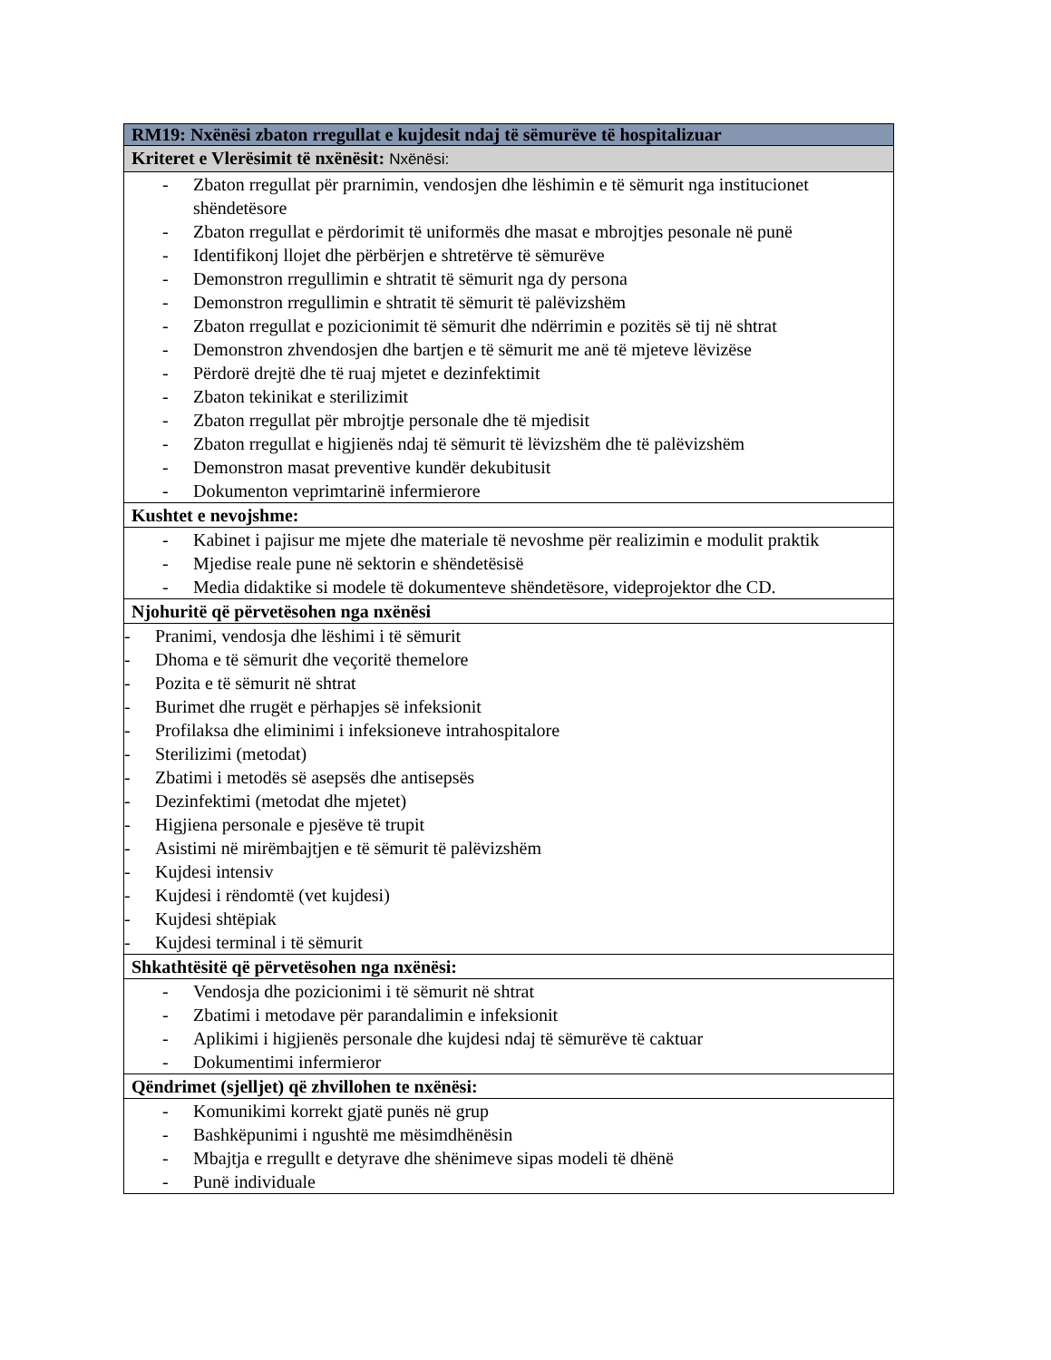| RM19: Nxënësi zbaton rregullat e kujdesit ndaj të sëmurëve të hospitalizuar |
| --- |
| Kriteret e Vlerësimit të nxënësit: Nxënësi: |
| - Zbaton rregullat për prarnimin, vendosjen dhe lëshimin e të sëmurit nga institucionet shëndetësore - Zbaton rregullat e përdorimit të uniformës dhe masat e mbrojtjes pesonale në punë - Identifikonj llojet dhe përbërjen e shtretërve të sëmurëve - Demonstron rregullimin e shtratit të sëmurit nga dy persona - Demonstron rregullimin e shtratit të sëmurit të palëvizshëm - Zbaton rregullat e pozicionimit të sëmurit dhe ndërrimin e pozitës së tij në shtrat - Demonstron zhvendosjen dhe bartjen e të sëmurit me anë të mjeteve lëvizëse - Përdorë drejtë dhe të ruaj mjetet e dezinfektimit - Zbaton tekinikat e sterilizimit - Zbaton rregullat për mbrojtje personale dhe të mjedisit - Zbaton rregullat e higjienës ndaj të sëmurit të lëvizshëm dhe të palëvizshëm - Demonstron masat preventive kundër dekubitusit - Dokumenton veprimtarinë infermierore |
| Kushtet e nevojshme: |
| - Kabinet i pajisur me mjete dhe materiale të nevoshme për realizimin e modulit praktik - Mjedise reale pune në sektorin e shëndetësisë - Media didaktike si modele të dokumenteve shëndetësore, videprojektor dhe CD. |
| Njohuritë që përvetësohen nga nxënësi |
| - Pranimi, vendosja dhe lëshimi i të sëmurit - Dhoma e të sëmurit dhe veçoritë themelore - Pozita e të sëmurit në shtrat - Burimet dhe rrugët e përhapjes së infeksionit - Profilaksa dhe eliminimi i infeksioneve intrahospitalore - Sterilizimi (metodat) - Zbatimi i metodës së asepsës dhe antisepsës - Dezinfektimi (metodat dhe mjetet) - Higjiena personale e pjesëve të trupit - Asistimi në mirëmbajtjen e të sëmurit të palëvizshëm - Kujdesi intensiv - Kujdesi i rëndomtë (vet kujdesi) - Kujdesi shtëpiak - Kujdesi terminal i të sëmurit |
| Shkathtësitë që përvetësohen nga nxënësi: |
| - Vendosja dhe pozicionimi i të sëmurit në shtrat - Zbatimi i metodave për parandalimin e infeksionit - Aplikimi i higjienës personale dhe kujdesi ndaj të sëmurëve të caktuar - Dokumentimi infermieror |
| Qëndrimet (sjelljet) që zhvillohen te nxënësi: |
| - Komunikimi korrekt gjatë punës në grup - Bashkëpunimi i ngushtë me mësimdhënësin - Mbajtja e rregullt e detyrave dhe shënimeve sipas modeli të dhënë - Punë individuale |